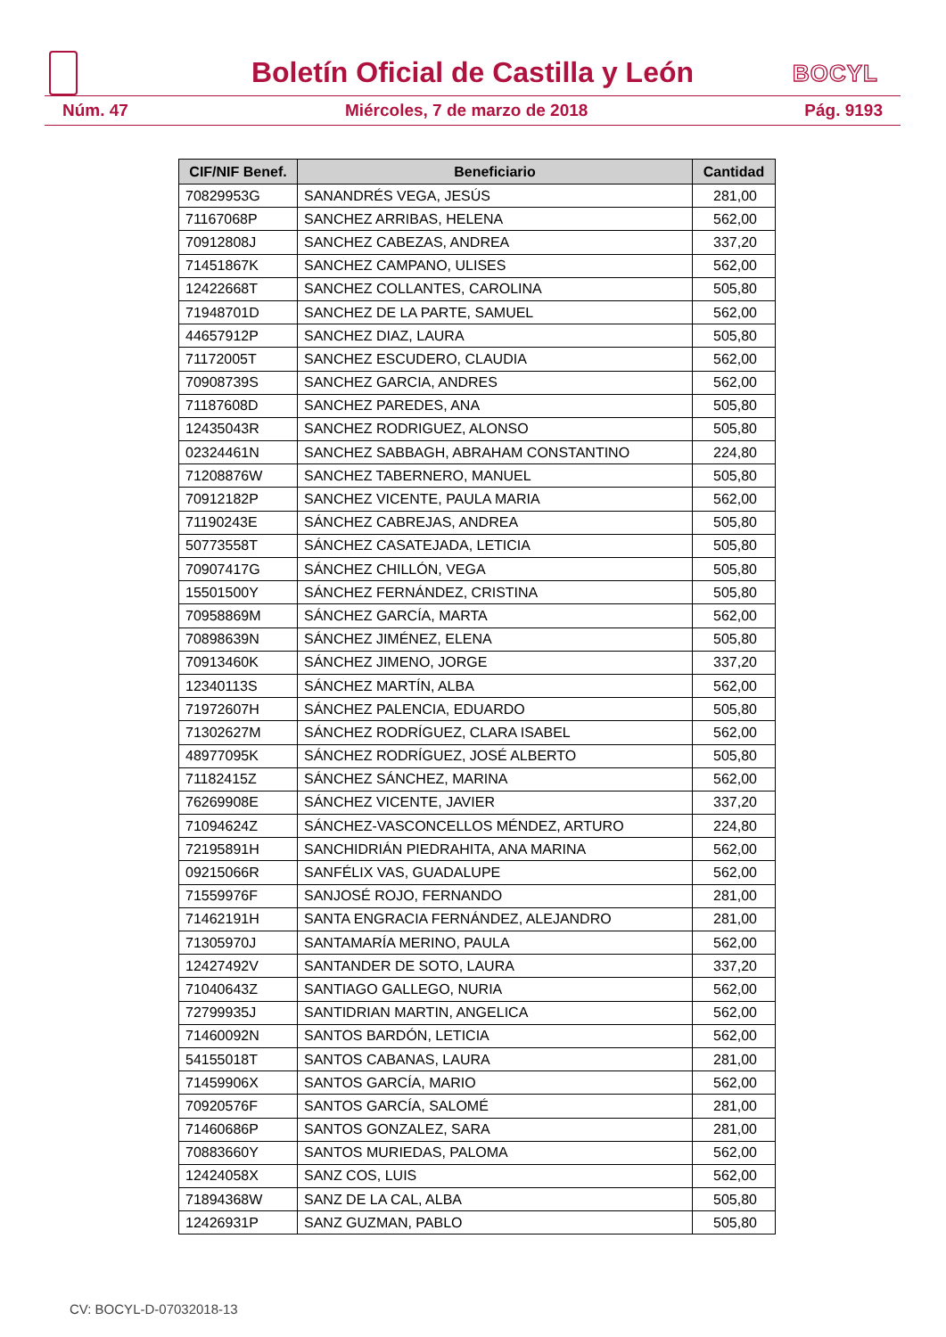Boletín Oficial de Castilla y León
BOCYL
Núm. 47 Miércoles, 7 de marzo de 2018 Pág. 9193
| CIF/NIF Benef. | Beneficiario | Cantidad |
| --- | --- | --- |
| 70829953G | SANANDRÉS VEGA, JESÚS | 281,00 |
| 71167068P | SANCHEZ ARRIBAS, HELENA | 562,00 |
| 70912808J | SANCHEZ CABEZAS, ANDREA | 337,20 |
| 71451867K | SANCHEZ CAMPANO, ULISES | 562,00 |
| 12422668T | SANCHEZ COLLANTES, CAROLINA | 505,80 |
| 71948701D | SANCHEZ DE LA PARTE, SAMUEL | 562,00 |
| 44657912P | SANCHEZ DIAZ, LAURA | 505,80 |
| 71172005T | SANCHEZ ESCUDERO, CLAUDIA | 562,00 |
| 70908739S | SANCHEZ GARCIA, ANDRES | 562,00 |
| 71187608D | SANCHEZ PAREDES, ANA | 505,80 |
| 12435043R | SANCHEZ RODRIGUEZ, ALONSO | 505,80 |
| 02324461N | SANCHEZ SABBAGH, ABRAHAM CONSTANTINO | 224,80 |
| 71208876W | SANCHEZ TABERNERO, MANUEL | 505,80 |
| 70912182P | SANCHEZ VICENTE, PAULA MARIA | 562,00 |
| 71190243E | SÁNCHEZ CABREJAS, ANDREA | 505,80 |
| 50773558T | SÁNCHEZ CASATEJADA, LETICIA | 505,80 |
| 70907417G | SÁNCHEZ CHILLÓN, VEGA | 505,80 |
| 15501500Y | SÁNCHEZ FERNÁNDEZ, CRISTINA | 505,80 |
| 70958869M | SÁNCHEZ GARCÍA, MARTA | 562,00 |
| 70898639N | SÁNCHEZ JIMÉNEZ, ELENA | 505,80 |
| 70913460K | SÁNCHEZ JIMENO, JORGE | 337,20 |
| 12340113S | SÁNCHEZ MARTÍN, ALBA | 562,00 |
| 71972607H | SÁNCHEZ PALENCIA, EDUARDO | 505,80 |
| 71302627M | SÁNCHEZ RODRÍGUEZ, CLARA ISABEL | 562,00 |
| 48977095K | SÁNCHEZ RODRÍGUEZ, JOSÉ ALBERTO | 505,80 |
| 71182415Z | SÁNCHEZ SÁNCHEZ, MARINA | 562,00 |
| 76269908E | SÁNCHEZ VICENTE, JAVIER | 337,20 |
| 71094624Z | SÁNCHEZ-VASCONCELLOS MÉNDEZ, ARTURO | 224,80 |
| 72195891H | SANCHIDRIÁN PIEDRAHITA, ANA MARINA | 562,00 |
| 09215066R | SANFÉLIX VAS, GUADALUPE | 562,00 |
| 71559976F | SANJOSÉ ROJO, FERNANDO | 281,00 |
| 71462191H | SANTA ENGRACIA FERNÁNDEZ, ALEJANDRO | 281,00 |
| 71305970J | SANTAMARÍA MERINO, PAULA | 562,00 |
| 12427492V | SANTANDER DE SOTO, LAURA | 337,20 |
| 71040643Z | SANTIAGO GALLEGO, NURIA | 562,00 |
| 72799935J | SANTIDRIAN MARTIN, ANGELICA | 562,00 |
| 71460092N | SANTOS BARDÓN, LETICIA | 562,00 |
| 54155018T | SANTOS CABANAS, LAURA | 281,00 |
| 71459906X | SANTOS GARCÍA, MARIO | 562,00 |
| 70920576F | SANTOS GARCÍA, SALOMÉ | 281,00 |
| 71460686P | SANTOS GONZALEZ, SARA | 281,00 |
| 70883660Y | SANTOS MURIEDAS, PALOMA | 562,00 |
| 12424058X | SANZ COS, LUIS | 562,00 |
| 71894368W | SANZ DE LA CAL, ALBA | 505,80 |
| 12426931P | SANZ GUZMAN, PABLO | 505,80 |
CV: BOCYL-D-07032018-13